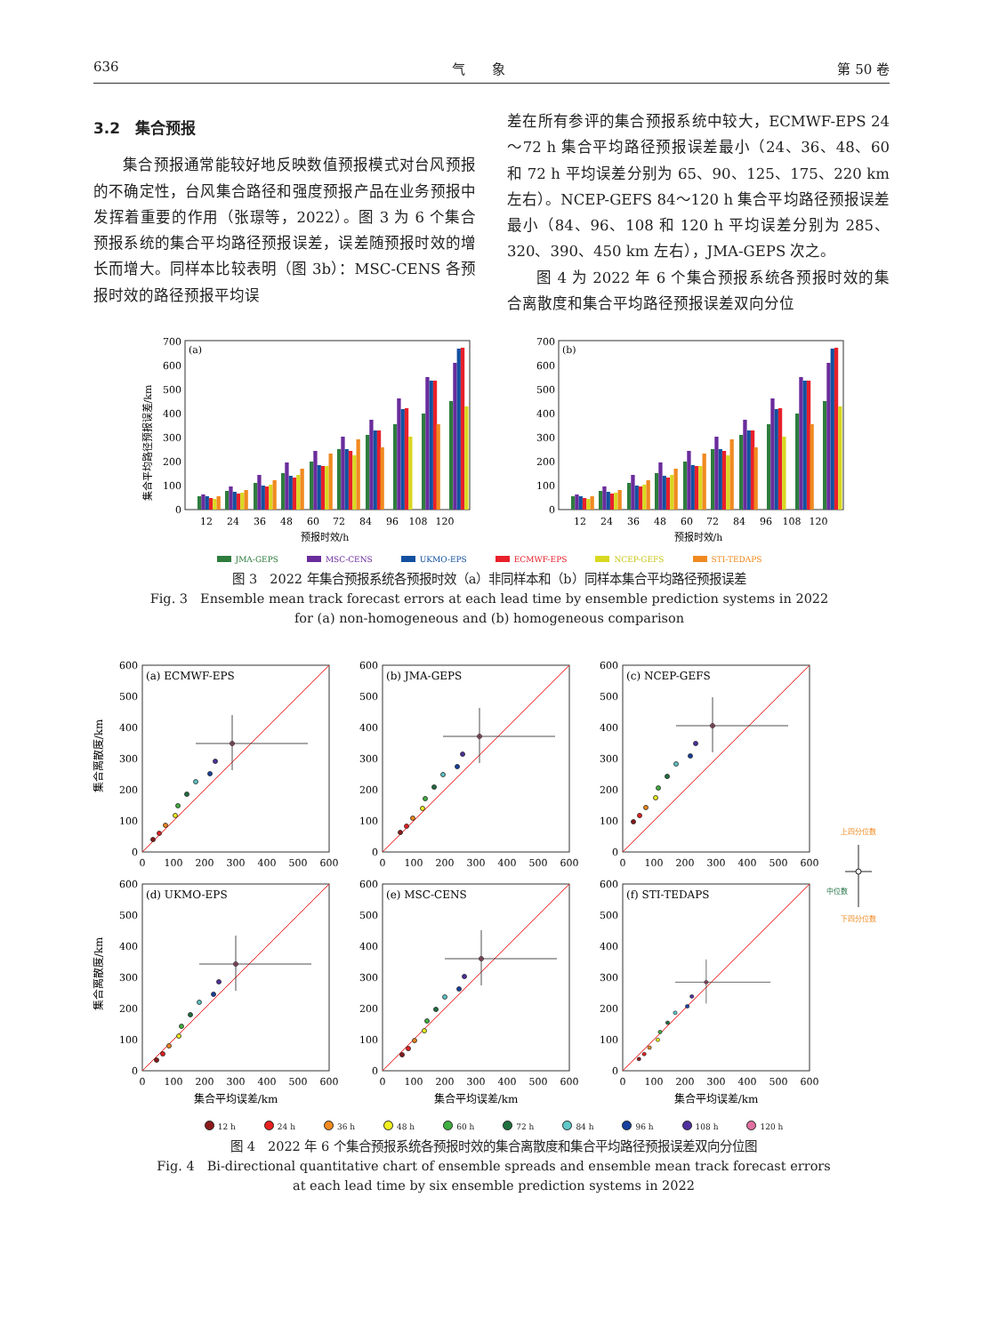636 气　　象 第 50 卷
3.2　集合预报
集合预报通常能较好地反映数值预报模式对台风预报的不确定性，台风集合路径和强度预报产品在业务预报中发挥着重要的作用（张璟等，2022）。图 3 为 6 个集合预报系统的集合平均路径预报误差，误差随预报时效的增长而增大。同样本比较表明（图 3b）：MSC-CENS 各预报时效的路径预报平均误
差在所有参评的集合预报系统中较大，ECMWF-EPS 24～72 h 集合平均路径预报误差最小（24、36、48、60 和 72 h 平均误差分别为 65、90、125、175、220 km 左右）。NCEP-GEFS 84～120 h 集合平均路径预报误差最小（84、96、108 和 120 h 平均误差分别为 285、320、390、450 km 左右），JMA-GEPS 次之。
图 4 为 2022 年 6 个集合预报系统各预报时效的集合离散度和集合平均路径预报误差双向分位
集合平均路径预报误差/km
(a)
0
100
200
300
400
500
600
700
12
24
36
48
60
72
84
96
108
120
预报时效/h
(b)
0
100
200
300
400
500
600
700
12
24
36
48
60
72
84
96
108
120
预报时效/h
JMA-GEPS MSC-CENS UKMO-EPS ECMWF-EPS NCEP-GEFS STI-TEDAPS
图 3　2022 年集合预报系统各预报时效（a）非同样本和（b）同样本集合平均路径预报误差
Fig. 3　Ensemble mean track forecast errors at each lead time by ensemble prediction systems in 2022
for (a) non-homogeneous and (b) homogeneous comparison
集合离散度/km
集合离散度/km
(a) ECMWF-EPS
(b) JMA-GEPS
(c) NCEP-GEFS
(d) UKMO-EPS
(e) MSC-CENS
(f) STI-TEDAPS
0
100
200
300
400
500
600
0
100
200
300
400
500
600
0
100
200
300
400
500
600
0
100
200
300
400
500
600
0
100
200
300
400
500
600
0
100
200
300
400
500
600
0
100
200
300
400
500
600
0
100
200
300
400
500
600
0
100
200
300
400
500
600
0
100
200
300
400
500
600
0
100
200
300
400
500
600
0
100
200
300
400
500
600
集合平均误差/km
集合平均误差/km
集合平均误差/km
上四分位数
中位数
下四分位数
12 h 24 h 36 h 48 h 60 h 72 h 84 h 96 h 108 h 120 h
图 4　2022 年 6 个集合预报系统各预报时效的集合离散度和集合平均路径预报误差双向分位图
Fig. 4　Bi-directional quantitative chart of ensemble spreads and ensemble mean track forecast errors
at each lead time by six ensemble prediction systems in 2022